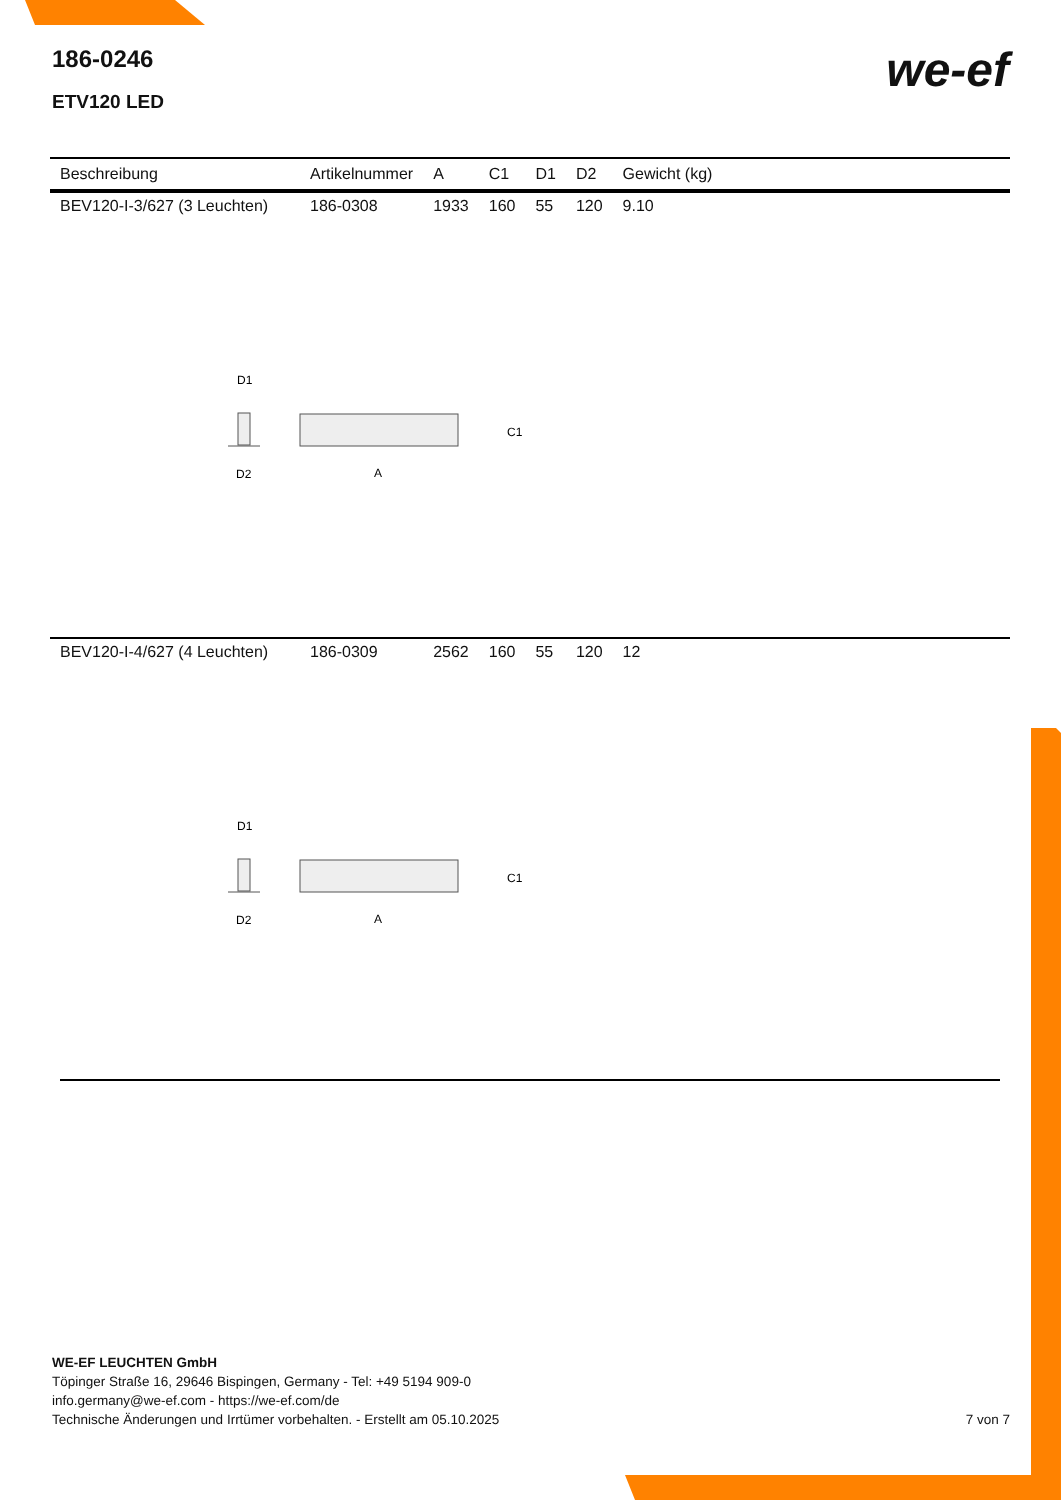186-0246
ETV120 LED
we-ef
| Beschreibung | Artikelnummer | A | C1 | D1 | D2 | Gewicht (kg) |
| --- | --- | --- | --- | --- | --- | --- |
| BEV120-I-3/627 (3 Leuchten) | 186-0308 | 1933 | 160 | 55 | 120 | 9.10 |
| D1 D2 A C1 | | | | | | |
| BEV120-I-4/627 (4 Leuchten) | 186-0309 | 2562 | 160 | 55 | 120 | 12 |
| D1 D2 A C1 | | | | | | |
WE-EF LEUCHTEN GmbH
Töpinger Straße 16, 29646 Bispingen, Germany - Tel: +49 5194 909-0
info.germany@we-ef.com - https://we-ef.com/de
Technische Änderungen und Irrtümer vorbehalten. - Erstellt am 05.10.2025
7 von 7